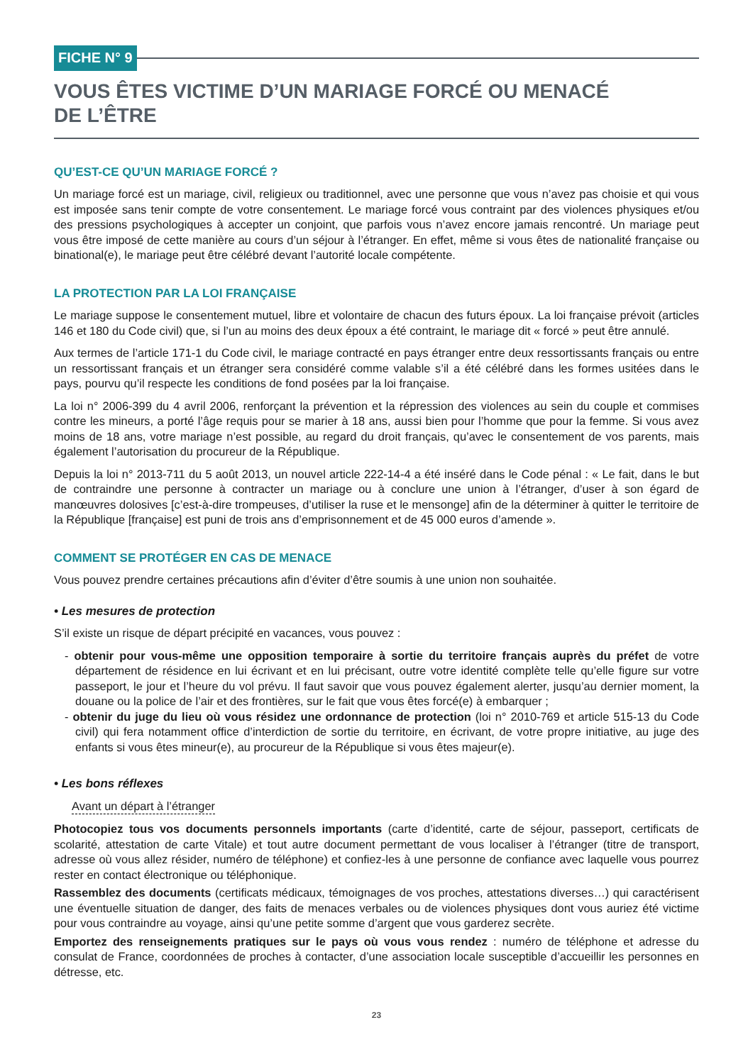FICHE N° 9
VOUS ÊTES VICTIME D’UN MARIAGE FORCÉ OU MENACÉ
DE L’ÊTRE
QU’EST-CE QU’UN MARIAGE FORCÉ ?
Un mariage forcé est un mariage, civil, religieux ou traditionnel, avec une personne que vous n’avez pas choisie et qui vous est imposée sans tenir compte de votre consentement. Le mariage forcé vous contraint par des violences physiques et/ou des pressions psychologiques à accepter un conjoint, que parfois vous n’avez encore jamais rencontré. Un mariage peut vous être imposé de cette manière au cours d’un séjour à l’étranger. En effet, même si vous êtes de nationalité française ou binational(e), le mariage peut être célébré devant l’autorité locale compétente.
LA PROTECTION PAR LA LOI FRANÇAISE
Le mariage suppose le consentement mutuel, libre et volontaire de chacun des futurs époux. La loi française prévoit (articles 146 et 180 du Code civil) que, si l’un au moins des deux époux a été contraint, le mariage dit « forcé » peut être annulé.
Aux termes de l’article 171-1 du Code civil, le mariage contracté en pays étranger entre deux ressortissants français ou entre un ressortissant français et un étranger sera considéré comme valable s’il a été célébré dans les formes usitées dans le pays, pourvu qu’il respecte les conditions de fond posées par la loi française.
La loi n° 2006-399 du 4 avril 2006, renforçant la prévention et la répression des violences au sein du couple et commises contre les mineurs, a porté l’âge requis pour se marier à 18 ans, aussi bien pour l’homme que pour la femme. Si vous avez moins de 18 ans, votre mariage n’est possible, au regard du droit français, qu’avec le consentement de vos parents, mais également l’autorisation du procureur de la République.
Depuis la loi n° 2013-711 du 5 août 2013, un nouvel article 222-14-4 a été inséré dans le Code pénal : « Le fait, dans le but de contraindre une personne à contracter un mariage ou à conclure une union à l’étranger, d’user à son égard de manœuvres dolosives [c’est-à-dire trompeuses, d’utiliser la ruse et le mensonge] afin de la déterminer à quitter le territoire de la République [française] est puni de trois ans d’emprisonnement et de 45 000 euros d’amende ».
COMMENT SE PROTÉGER EN CAS DE MENACE
Vous pouvez prendre certaines précautions afin d’éviter d’être soumis à une union non souhaitée.
• Les mesures de protection
S’il existe un risque de départ précipité en vacances, vous pouvez :
- obtenir pour vous-même une opposition temporaire à sortie du territoire français auprès du préfet de votre département de résidence en lui écrivant et en lui précisant, outre votre identité complète telle qu’elle figure sur votre passeport, le jour et l’heure du vol prévu. Il faut savoir que vous pouvez également alerter, jusqu’au dernier moment, la douane ou la police de l’air et des frontières, sur le fait que vous êtes forcé(e) à embarquer ;
- obtenir du juge du lieu où vous résidez une ordonnance de protection (loi n° 2010-769 et article 515-13 du Code civil) qui fera notamment office d’interdiction de sortie du territoire, en écrivant, de votre propre initiative, au juge des enfants si vous êtes mineur(e), au procureur de la République si vous êtes majeur(e).
• Les bons réflexes
Avant un départ à l’étranger
Photocopiez tous vos documents personnels importants (carte d’identité, carte de séjour, passeport, certificats de scolarité, attestation de carte Vitale) et tout autre document permettant de vous localiser à l’étranger (titre de transport, adresse où vous allez résider, numéro de téléphone) et confiez-les à une personne de confiance avec laquelle vous pourrez rester en contact électronique ou téléphonique.
Rassemblez des documents (certificats médicaux, témoignages de vos proches, attestations diverses…) qui caractérisent une éventuelle situation de danger, des faits de menaces verbales ou de violences physiques dont vous auriez été victime pour vous contraindre au voyage, ainsi qu’une petite somme d’argent que vous garderez secrète.
Emportez des renseignements pratiques sur le pays où vous vous rendez : numéro de téléphone et adresse du consulat de France, coordonnées de proches à contacter, d’une association locale susceptible d’accueillir les personnes en détresse, etc.
23